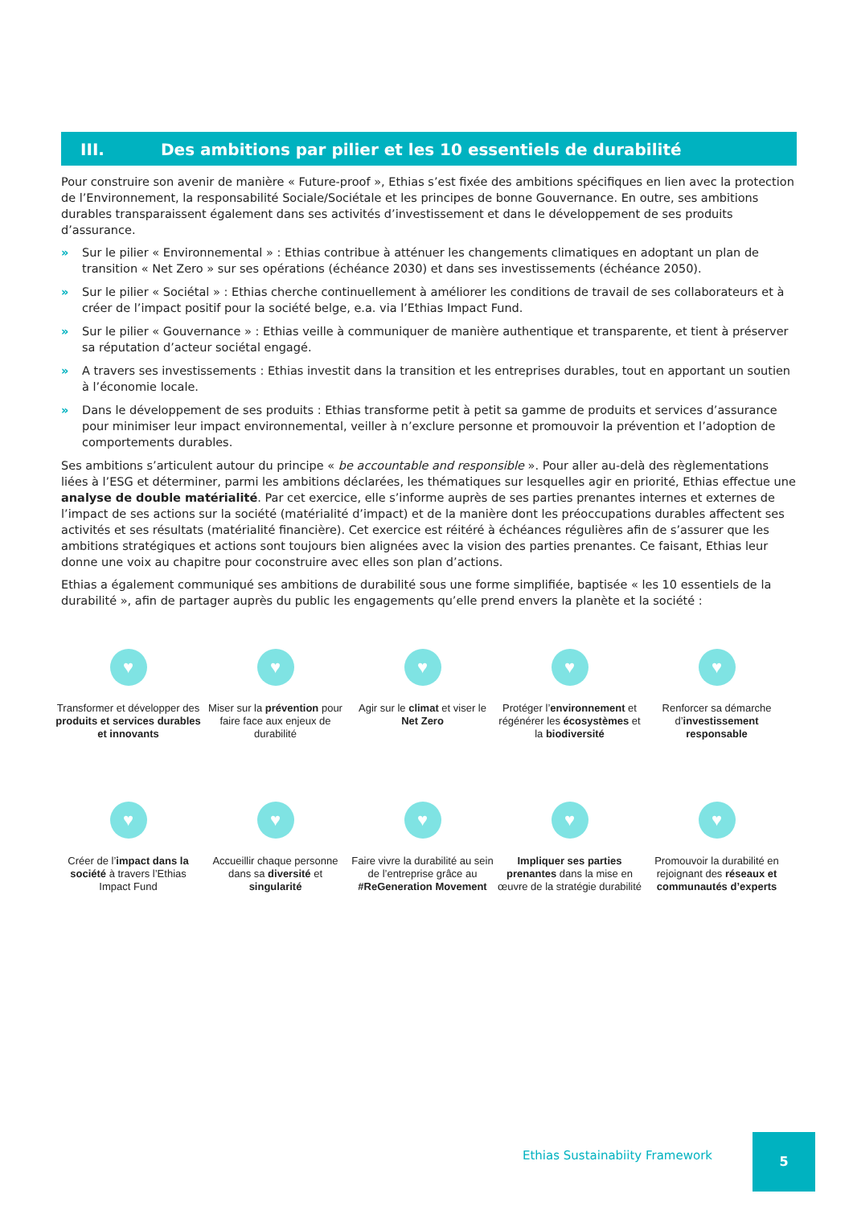III. Des ambitions par pilier et les 10 essentiels de durabilité
Pour construire son avenir de manière « Future-proof », Ethias s’est fixée des ambitions spécifiques en lien avec la protection de l’Environnement, la responsabilité Sociale/Sociétale et les principes de bonne Gouvernance. En outre, ses ambitions durables transparaissent également dans ses activités d’investissement et dans le développement de ses produits d’assurance.
» Sur le pilier « Environnemental » : Ethias contribue à atténuer les changements climatiques en adoptant un plan de transition « Net Zero » sur ses opérations (échéance 2030) et dans ses investissements (échéance 2050).
» Sur le pilier « Sociétal » : Ethias cherche continuellement à améliorer les conditions de travail de ses collaborateurs et à créer de l’impact positif pour la société belge, e.a. via l’Ethias Impact Fund.
» Sur le pilier « Gouvernance » : Ethias veille à communiquer de manière authentique et transparente, et tient à préserver sa réputation d’acteur sociétal engagé.
» A travers ses investissements : Ethias investit dans la transition et les entreprises durables, tout en apportant un soutien à l’économie locale.
» Dans le développement de ses produits : Ethias transforme petit à petit sa gamme de produits et services d’assurance pour minimiser leur impact environnemental, veiller à n’exclure personne et promouvoir la prévention et l’adoption de comportements durables.
Ses ambitions s’articulent autour du principe « be accountable and responsible ». Pour aller au-delà des règlementations liées à l’ESG et déterminer, parmi les ambitions déclarées, les thématiques sur lesquelles agir en priorité, Ethias effectue une analyse de double matérialité. Par cet exercice, elle s’informe auprès de ses parties prenantes internes et externes de l’impact de ses actions sur la société (matérialité d’impact) et de la manière dont les préoccupations durables affectent ses activités et ses résultats (matérialité financière). Cet exercice est réitéré à échéances régulières afin de s’assurer que les ambitions stratégiques et actions sont toujours bien alignées avec la vision des parties prenantes. Ce faisant, Ethias leur donne une voix au chapitre pour coconstruire avec elles son plan d’actions.
Ethias a également communiqué ses ambitions de durabilité sous une forme simplifiée, baptisée « les 10 essentiels de la durabilité », afin de partager auprès du public les engagements qu’elle prend envers la planète et la société :
♥
Transformer et développer des produits et services durables et innovants
♥
Miser sur la prévention pour faire face aux enjeux de durabilité
♥
Agir sur le climat et viser le Net Zero
♥
Protéger l’environnement et régénérer les écosystèmes et la biodiversité
♥
Renforcer sa démarche d’investissement responsable
♥
Créer de l’impact dans la société à travers l’Ethias Impact Fund
♥
Accueillir chaque personne dans sa diversité et singularité
♥
Faire vivre la durabilité au sein de l’entreprise grâce au #ReGeneration Movement
♥
Impliquer ses parties prenantes dans la mise en œuvre de la stratégie durabilité
♥
Promouvoir la durabilité en rejoignant des réseaux et communautés d’experts
Ethias Sustainabiity Framework
5